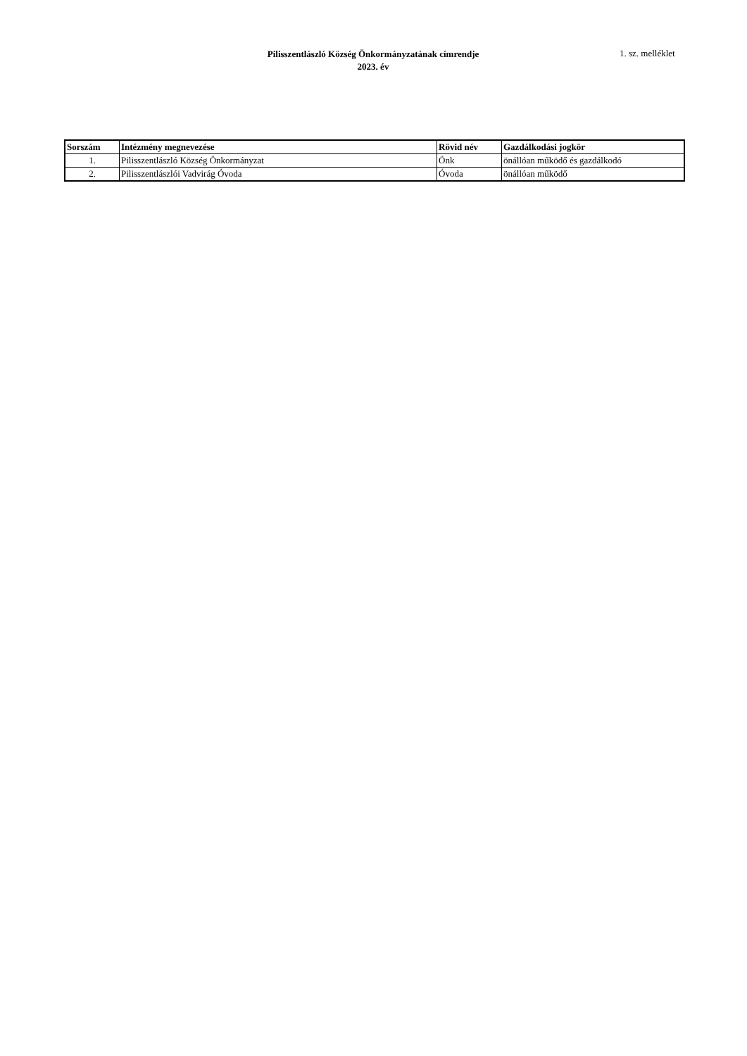Pilisszentlászló Község Önkormányzatának címrendje
2023. év
1. sz. melléklet
| Sorszám | Intézmény megnevezése | Rövid név | Gazdálkodási jogkör |
| --- | --- | --- | --- |
| 1. | Pilisszentlászló Község Önkormányzat | Önk | önállóan működő és gazdálkodó |
| 2. | Pilisszentlászlói Vadvirág Óvoda | Óvoda | önállóan működő |